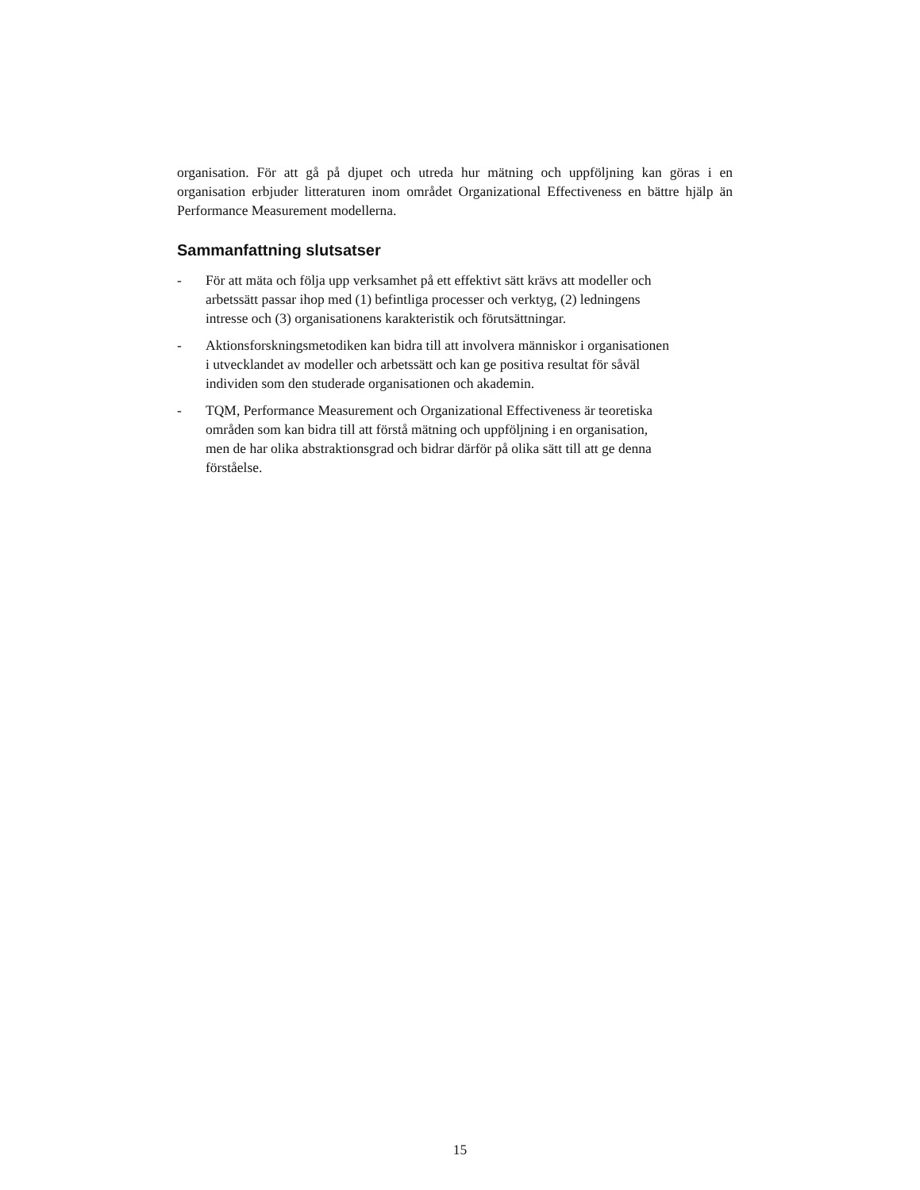organisation. För att gå på djupet och utreda hur mätning och uppföljning kan göras i en organisation erbjuder litteraturen inom området Organizational Effectiveness en bättre hjälp än Performance Measurement modellerna.
Sammanfattning slutsatser
- För att mäta och följa upp verksamhet på ett effektivt sätt krävs att modeller och arbetssätt passar ihop med (1) befintliga processer och verktyg, (2) ledningens intresse och (3) organisationens karakteristik och förutsättningar.
- Aktionsforskningsmetodiken kan bidra till att involvera människor i organisationen i utvecklandet av modeller och arbetssätt och kan ge positiva resultat för såväl individen som den studerade organisationen och akademin.
- TQM, Performance Measurement och Organizational Effectiveness är teoretiska områden som kan bidra till att förstå mätning och uppföljning i en organisation, men de har olika abstraktionsgrad och bidrar därför på olika sätt till att ge denna förståelse.
15